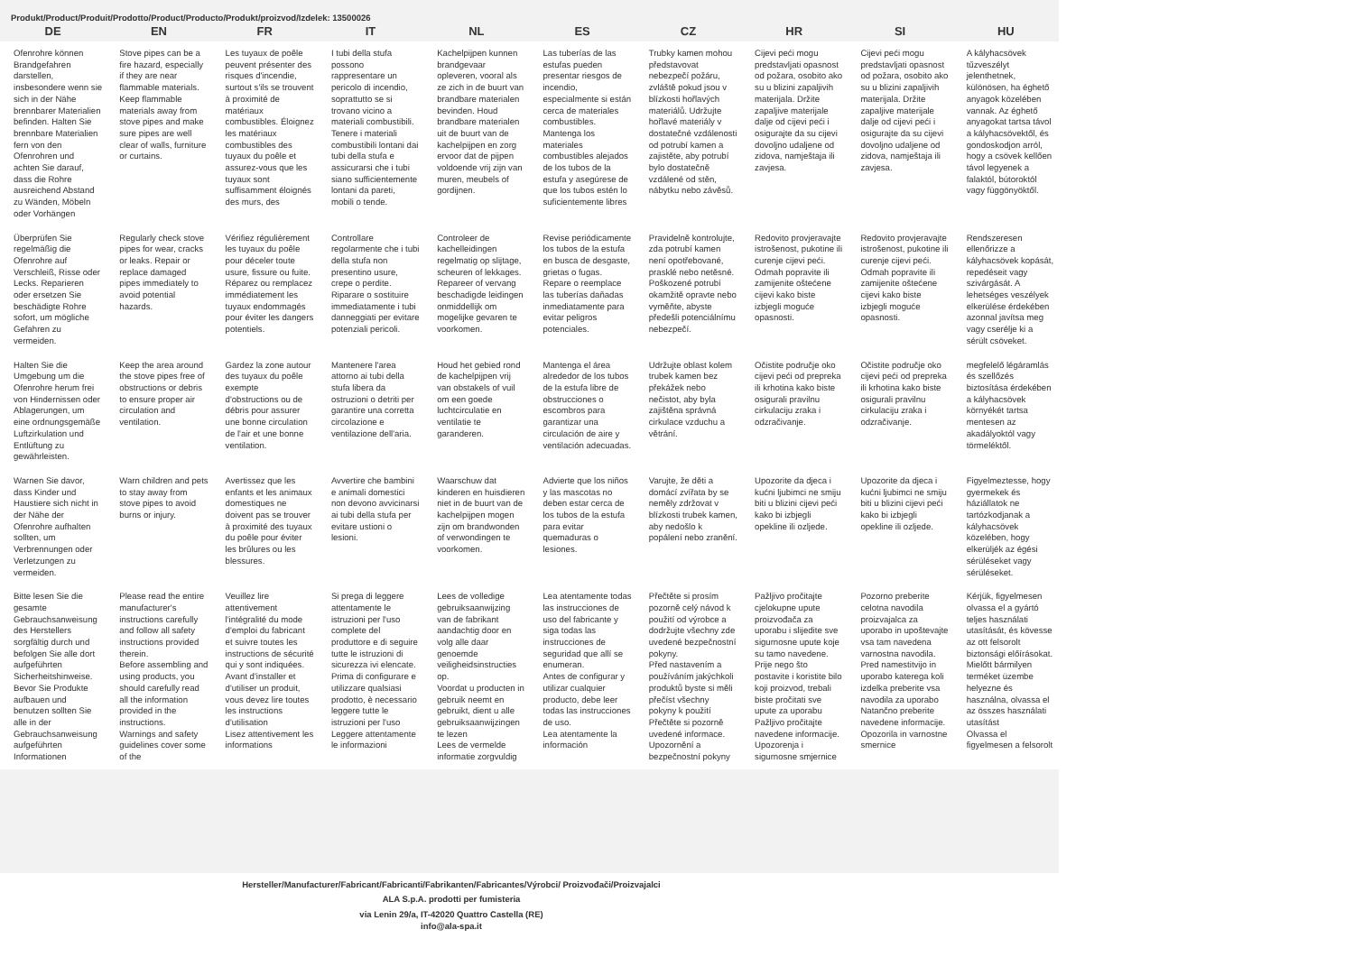Produkt/Product/Produit/Prodotto/Product/Producto/Produkt/proizvod/Izdelek: 13500026
| DE | EN | FR | IT | NL | ES | CZ | HR | SI | HU |
| --- | --- | --- | --- | --- | --- | --- | --- | --- | --- |
| Ofenrohre können Brandgefahren darstellen, insbesondere wenn sie sich in der Nähe brennbarer Materialien befinden. Halten Sie brennbare Materialien fern von den Ofenrohren und achten Sie darauf, dass die Rohre ausreichend Abstand zu Wänden, Möbeln oder Vorhängen | Stove pipes can be a fire hazard, especially if they are near flammable materials. Keep flammable materials away from stove pipes and make sure pipes are well clear of walls, furniture or curtains. | Les tuyaux de poêle peuvent présenter des risques d'incendie, surtout s'ils se trouvent à proximité de matériaux combustibles. Éloignez les matériaux combustibles des tuyaux du poêle et assurez-vous que les tuyaux sont suffisamment éloignés des murs, des | I tubi della stufa possono rappresentare un pericolo di incendio, soprattutto se si trovano vicino a materiali combustibili. Tenere i materiali combustibili lontani dai tubi della stufa e assicurarsi che i tubi siano sufficientemente lontani da pareti, mobili o tende. | Kachelpijpen kunnen brandgevaar opleveren, vooral als ze zich in de buurt van brandbare materialen bevinden. Houd brandbare materialen uit de buurt van de kachelpijpen en zorg ervoor dat de pijpen voldoende vrij zijn van muren, meubels of gordijnen. | Las tuberías de las estufas pueden presentar riesgos de incendio, especialmente si están cerca de materiales combustibles. Mantenga los materiales combustibles alejados de los tubos de la estufa y asegúrese de que los tubos estén lo suficientemente libres | Trubky kamen mohou představovat nebezpečí požáru, zvláště pokud jsou v blízkosti hořlavých materiálů. Udržujte hořlavé materiály v dostatečné vzdálenosti od potrubí kamen a zajistěte, aby potrubí bylo dostatečně vzdálené od stěn, nábytku nebo závěsů. | Cijevi peći mogu predstavljati opasnost od požara, osobito ako su u blizini zapaljivih materijala. Držite zapaljive materijale dalje od cijevi peći i osigurajte da su cijevi dovoljno udaljene od zidova, namještaja ili zavjesa. | Cijevi peći mogu predstavljati opasnost od požara, osobito ako su u blizini zapaljivih materijala. Držite zapaljive materijale dalje od cijevi peći i osigurajte da su cijevi dovoljno udaljene od zidova, namještaja ili zavjesa. | A kályhacsövek tűzveszélyt jelenthetnek, különösen, ha éghető anyagok közelében vannak. Az éghető anyagokat tartsa távol a kályhacsövektől, és gondoskodjon arról, hogy a csövek kellően távol legyenek a falaktól, bútoroktól vagy függönyöktől. |
| Überprüfen Sie regelmäßig die Ofenrohre auf Verschleiß, Risse oder Lecks. Reparieren oder ersetzen Sie beschädigte Rohre sofort, um mögliche Gefahren zu vermeiden. | Regularly check stove pipes for wear, cracks or leaks. Repair or replace damaged pipes immediately to avoid potential hazards. | Vérifiez régulièrement les tuyaux du poêle pour déceler toute usure, fissure ou fuite. Réparez ou remplacez immédiatement les tuyaux endommagés pour éviter les dangers potentiels. | Controllare regolarmente che i tubi della stufa non presentino usure, crepe o perdite. Riparare o sostituire immediatamente i tubi danneggiati per evitare potenziali pericoli. | Controleer de kachelleidingen regelmatig op slijtage, scheuren of lekkages. Repareer of vervang beschadigde leidingen onmiddellijk om mogelijke gevaren te voorkomen. | Revise periódicamente los tubos de la estufa en busca de desgaste, grietas o fugas. Repare o reemplace las tuberías dañadas inmediatamente para evitar peligros potenciales. | Pravidelně kontrolujte, zda potrubí kamen není opotřebované, prasklé nebo netěsné. Poškozené potrubí okamžitě opravte nebo vyměňte, abyste předešli potenciálnímu nebezpečí. | Redovito provjeravajte istrošenost, pukotine ili curenje cijevi peći. Odmah popravite ili zamijenite oštećene cijevi kako biste izbjegli moguće opasnosti. | Redovito provjeravajte istrošenost, pukotine ili curenje cijevi peći. Odmah popravite ili zamijenite oštećene cijevi kako biste izbjegli moguće opasnosti. | Rendszeresen ellenőrizze a kályhacsövek kopását, repedéseit vagy szivárgását. A lehetséges veszélyek elkerülése érdekében azonnal javítsa meg vagy cserélje ki a sérült csöveket. |
| Halten Sie die Umgebung um die Ofenrohre herum frei von Hindernissen oder Ablagerungen, um eine ordnungsgemäße Luftzirkulation und Entlüftung zu gewährleisten. | Keep the area around the stove pipes free of obstructions or debris to ensure proper air circulation and ventilation. | Gardez la zone autour des tuyaux du poêle exempte d'obstructions ou de débris pour assurer une bonne circulation de l'air et une bonne ventilation. | Mantenere l'area attorno ai tubi della stufa libera da ostruzioni o detriti per garantire una corretta circolazione e ventilazione dell'aria. | Houd het gebied rond de kachelpijpen vrij van obstakels of vuil om een goede luchtcirculatie en ventilatie te garanderen. | Mantenga el área alrededor de los tubos de la estufa libre de obstrucciones o escombros para garantizar una circulación de aire y ventilación adecuadas. | Udržujte oblast kolem trubek kamen bez překážek nebo nečistot, aby byla zajištěna správná cirkulace vzduchu a větrání. | Očistite područje oko cijevi peći od prepreka ili krhotina kako biste osigurali pravilnu cirkulaciju zraka i odzračivanje. | Očistite područje oko cijevi peći od prepreka ili krhotina kako biste osigurali pravilnu cirkulaciju zraka i odzračivanje. | megfelelő légáramlás és szellőzés biztosítása érdekében a kályhacsövek környékét tartsa mentesen az akadályoktól vagy törmeléktől. |
| Warnen Sie davor, dass Kinder und Haustiere sich nicht in der Nähe der Ofenrohre aufhalten sollten, um Verbrennungen oder Verletzungen zu vermeiden. | Warn children and pets to stay away from stove pipes to avoid burns or injury. | Avertissez que les enfants et les animaux domestiques ne doivent pas se trouver à proximité des tuyaux du poêle pour éviter les brûlures ou les blessures. | Avvertire che bambini e animali domestici non devono avvicinarsi ai tubi della stufa per evitare ustioni o lesioni. | Waarschuw dat kinderen en huisdieren niet in de buurt van de kachelpijpen mogen zijn om brandwonden of verwondingen te voorkomen. | Advierte que los niños y las mascotas no deben estar cerca de los tubos de la estufa para evitar quemaduras o lesiones. | Varujte, že děti a domácí zvířata by se neměly zdržovat v blízkosti trubek kamen, aby nedošlo k popálení nebo zranění. | Upozorite da djeca i kućni ljubimci ne smiju biti u blizini cijevi peći kako bi izbjegli opekline ili ozljede. | Upozorite da djeca i kućni ljubimci ne smiju biti u blizini cijevi peći kako bi izbjegli opekline ili ozljede. | Figyelmeztesse, hogy gyermekek és háziállatok ne tartózkodjanak a kályhacsövek közelében, hogy elkerüljék az égési sérüléseket vagy sérüléseket. |
| Bitte lesen Sie die gesamte Gebrauchsanweisung des Herstellers sorgfältig durch und befolgen Sie alle dort aufgeführten Sicherheitshinweise. Bevor Sie Produkte aufbauen und benutzen sollten Sie alle in der Gebrauchsanweisung aufgeführten Informationen | Please read the entire manufacturer's instructions carefully and follow all safety instructions provided therein. Before assembling and using products, you should carefully read all the information provided in the instructions. Warnings and safety guidelines cover some of the | Veuillez lire attentivement l'intégralité du mode d'emploi du fabricant et suivre toutes les instructions de sécurité qui y sont indiquées. Avant d'installer et d'utiliser un produit, vous devez lire toutes les instructions d'utilisation Lisez attentivement les informations | Si prega di leggere attentamente le istruzioni per l'uso complete del produttore e di seguire tutte le istruzioni di sicurezza ivi elencate. Prima di configurare e utilizzare qualsiasi prodotto, è necessario leggere tutte le istruzioni per l'uso Leggere attentamente le informazioni | Lees de volledige gebruiksaanwijzing van de fabrikant aandachtig door en volg alle daar genoemde veiligheidsinstructies op. Voordat u producten in gebruik neemt en gebruikt, dient u alle gebruiksaanwijzingen te lezen Lees de vermelde informatie zorgvuldig | Lea atentamente todas las instrucciones de uso del fabricante y siga todas las instrucciones de seguridad que allí se enumeran. Antes de configurar y utilizar cualquier producto, debe leer todas las instrucciones de uso. Lea atentamente la información | Přečtěte si prosím pozorně celý návod k použití od výrobce a dodržujte všechny zde uvedené bezpečnostní pokyny. Před nastavením a používáním jakýchkoli produktů byste si měli přečíst všechny pokyny k použití Přečtěte si pozorně uvedené informace. Upozornění a bezpečnostní pokyny | Pažljivo pročitajte cjelokupne upute proizvođača za uporabu i slijedite sve sigurnosne upute koje su tamo navedene. Prije nego što postavite i koristite bilo koji proizvod, trebali biste pročitati sve upute za uporabu Pažljivo pročitajte navedene informacije. Upozorenja i sigurnosne smjernice | Pozorno preberite celotna navodila proizvajalca za uporabo in upoštevajte vsa tam navedena varnostna navodila. Pred namestitvijo in uporabo katerega koli izdelka preberite vsa navodila za uporabo Natančno preberite navedene informacije. Opozorila in varnostne smernice | Kérjük, figyelmesen olvassa el a gyártó teljes használati utasítását, és kövesse az ott felsorolt biztonsági előírásokat. Mielőtt bármilyen terméket üzembe helyezne és használna, olvassa el az összes használati utasítást Olvassa el figyelmesen a felsorolt |
Hersteller/Manufacturer/Fabricant/Fabricanti/Fabrikanten/Fabricantes/Výrobci/ Proizvođači/Proizvajalci
ALA S.p.A. prodotti per fumisteria
via Lenin 29/a, IT-42020 Quattro Castella (RE)
info@ala-spa.it